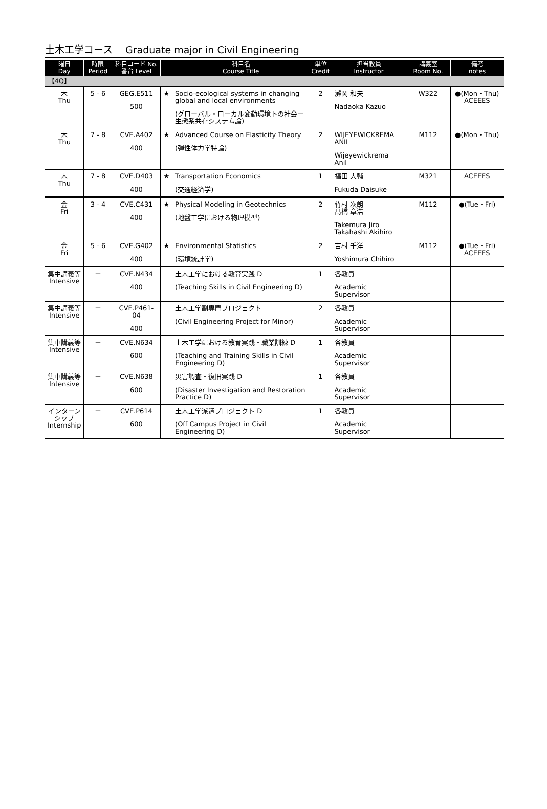土木工学コース　 Graduate major in Civil Engineering
| 曜日 Day | 時限 Period | 科目コード No. 番台 Level | | 科目名 Course Title | 単位 Credit | 担当教員 Instructor | 講義室 Room No. | 備考 notes |
| --- | --- | --- | --- | --- | --- | --- | --- | --- |
| 【4Q】 | | | | | | | | |
| 木 Thu | 5 - 6 | GEG.E511 500 | ★ | Socio-ecological systems in changing global and local environments (グローバル・ローカル変動環境下の社会ー生態系共存システム論) | 2 | 灘岡 和夫 Nadaoka Kazuo | W322 | ●(Mon・Thu) ACEEES |
| 木 Thu | 7 - 8 | CVE.A402 400 | ★ | Advanced Course on Elasticity Theory (弾性体力学特論) | 2 | WIJEYEWICKREMA ANIL Wijeyewickrema Anil | M112 | ●(Mon・Thu) |
| 木 Thu | 7 - 8 | CVE.D403 400 | ★ | Transportation Economics (交通経済学) | 1 | 福田 大輔 Fukuda Daisuke | M321 | ACEEES |
| 金 Fri | 3 - 4 | CVE.C431 400 | ★ | Physical Modeling in Geotechnics (地盤工学における物理模型) | 2 | 竹村 次朗 髙橋 章浩 Takemura Jiro Takahashi Akihiro | M112 | ●(Tue・Fri) |
| 金 Fri | 5 - 6 | CVE.G402 400 | ★ | Environmental Statistics (環境統計学) | 2 | 吉村 千洋 Yoshimura Chihiro | M112 | ●(Tue・Fri) ACEEES |
| 集中講義等 Intensive | － | CVE.N434 400 | | 土木工学における教育実践 D (Teaching Skills in Civil Engineering D) | 1 | 各教員 Academic Supervisor | | |
| 集中講義等 Intensive | － | CVE.P461-04 400 | | 土木工学副専門プロジェクト (Civil Engineering Project for Minor) | 2 | 各教員 Academic Supervisor | | |
| 集中講義等 Intensive | － | CVE.N634 600 | | 土木工学における教育実践・職業訓練 D (Teaching and Training Skills in Civil Engineering D) | 1 | 各教員 Academic Supervisor | | |
| 集中講義等 Intensive | － | CVE.N638 600 | | 災害調査・復旧実践 D (Disaster Investigation and Restoration Practice D) | 1 | 各教員 Academic Supervisor | | |
| インターンシップ Internship | － | CVE.P614 600 | | 土木工学派遣プロジェクト D (Off Campus Project in Civil Engineering D) | 1 | 各教員 Academic Supervisor | | |